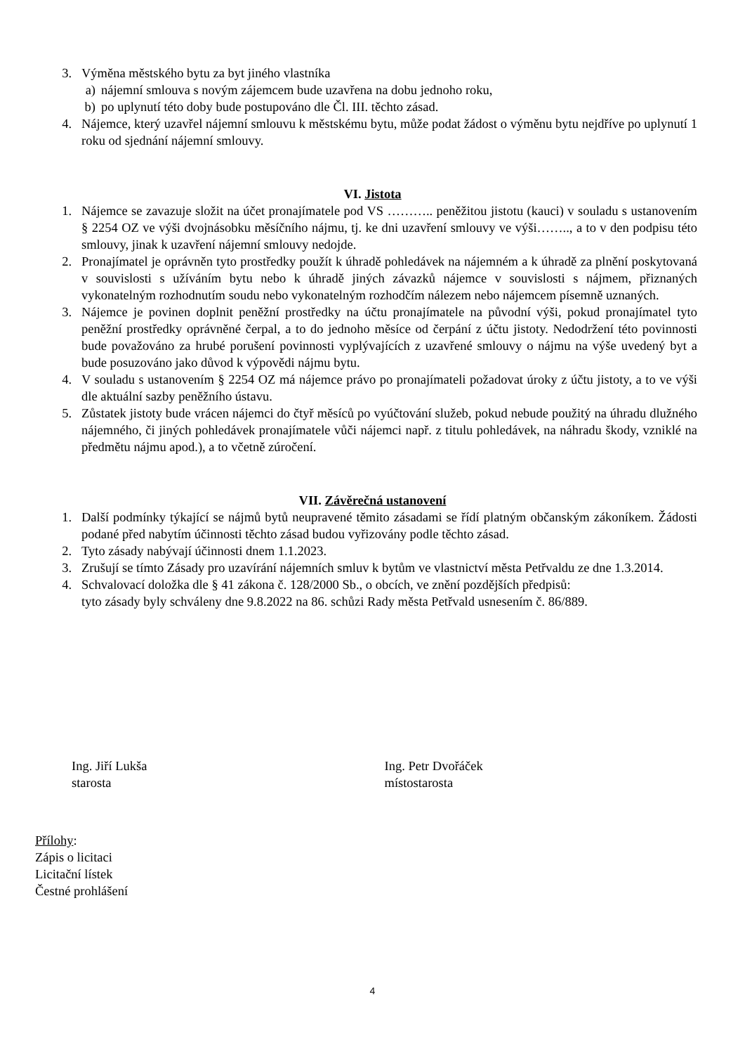3. Výměna městského bytu za byt jiného vlastníka
a) nájemní smlouva s novým zájemcem bude uzavřena na dobu jednoho roku,
b) po uplynutí této doby bude postupováno dle Čl. III. těchto zásad.
4. Nájemce, který uzavřel nájemní smlouvu k městskému bytu, může podat žádost o výměnu bytu nejdříve po uplynutí 1 roku od sjednání nájemní smlouvy.
VI. Jistota
1. Nájemce se zavazuje složit na účet pronajímatele pod VS ……….. peněžitou jistotu (kauci) v souladu s ustanovením § 2254 OZ ve výši dvojnásobku měsíčního nájmu, tj. ke dni uzavření smlouvy ve výši…….., a to v den podpisu této smlouvy, jinak k uzavření nájemní smlouvy nedojde.
2. Pronajímatel je oprávněn tyto prostředky použít k úhradě pohledávek na nájemném a k úhradě za plnění poskytovaná v souvislosti s užíváním bytu nebo k úhradě jiných závazků nájemce v souvislosti s nájmem, přiznaných vykonatelným rozhodnutím soudu nebo vykonatelným rozhodčím nálezem nebo nájemcem písemně uznaných.
3. Nájemce je povinen doplnit peněžní prostředky na účtu pronajímatele na původní výši, pokud pronajímatel tyto peněžní prostředky oprávněné čerpal, a to do jednoho měsíce od čerpání z účtu jistoty. Nedodržení této povinnosti bude považováno za hrubé porušení povinnosti vyplývajících z uzavřené smlouvy o nájmu na výše uvedený byt a bude posuzováno jako důvod k výpovědi nájmu bytu.
4. V souladu s ustanovením § 2254 OZ má nájemce právo po pronajímateli požadovat úroky z účtu jistoty, a to ve výši dle aktuální sazby peněžního ústavu.
5. Zůstatek jistoty bude vrácen nájemci do čtyř měsíců po vyúčtování služeb, pokud nebude použitý na úhradu dlužného nájemného, či jiných pohledávek pronajímatele vůči nájemci např. z titulu pohledávek, na náhradu škody, vzniklé na předmětu nájmu apod.), a to včetně zúročení.
VII. Závěrečná ustanovení
1. Další podmínky týkající se nájmů bytů neupravené těmito zásadami se řídí platným občanským zákoníkem. Žádosti podané před nabytím účinnosti těchto zásad budou vyřizovány podle těchto zásad.
2. Tyto zásady nabývají účinnosti dnem 1.1.2023.
3. Zrušují se tímto Zásady pro uzavírání nájemních smluv k bytům ve vlastnictví města Petřvaldu ze dne 1.3.2014.
4. Schvalovací doložka dle § 41 zákona č. 128/2000 Sb., o obcích, ve znění pozdějších předpisů:
tyto zásady byly schváleny dne 9.8.2022 na 86. schůzi Rady města Petřvald usnesením č. 86/889.
Ing. Jiří Lukša
starosta
Ing. Petr Dvořáček
místostarosta
Přílohy:
Zápis o licitaci
Licitační lístek
Čestné prohlášení
4